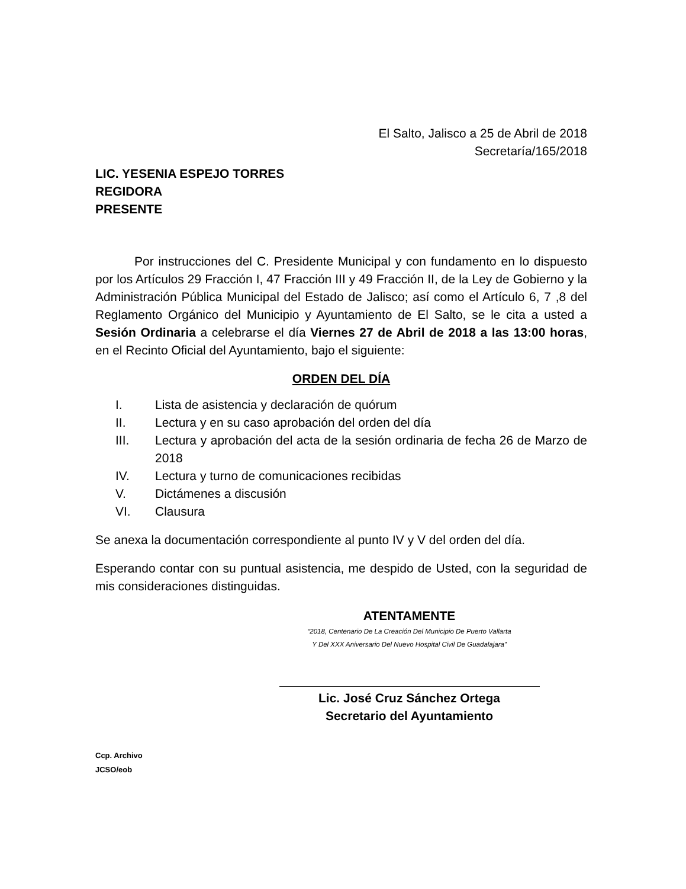El Salto, Jalisco a 25 de Abril de 2018
Secretaría/165/2018
LIC. YESENIA ESPEJO TORRES
REGIDORA
PRESENTE
Por instrucciones del C. Presidente Municipal y con fundamento en lo dispuesto por los Artículos 29 Fracción I, 47 Fracción III y 49 Fracción II, de la Ley de Gobierno y la Administración Pública Municipal del Estado de Jalisco; así como el Artículo 6, 7 ,8 del Reglamento Orgánico del Municipio y Ayuntamiento de El Salto, se le cita a usted a Sesión Ordinaria a celebrarse el día Viernes 27 de Abril de 2018 a las 13:00 horas, en el Recinto Oficial del Ayuntamiento, bajo el siguiente:
ORDEN DEL DÍA
I. Lista de asistencia y declaración de quórum
II. Lectura y en su caso aprobación del orden del día
III. Lectura y aprobación del acta de la sesión ordinaria de fecha 26 de Marzo de 2018
IV. Lectura y turno de comunicaciones recibidas
V. Dictámenes a discusión
VI. Clausura
Se anexa la documentación correspondiente al punto IV y V del orden del día.
Esperando contar con su puntual asistencia, me despido de Usted, con la seguridad de mis consideraciones distinguidas.
ATENTAMENTE
“2018, Centenario De La Creación Del Municipio De Puerto Vallarta
Y Del XXX Aniversario Del Nuevo Hospital Civil De Guadalajara”
Lic. José Cruz Sánchez Ortega
Secretario del Ayuntamiento
Ccp. Archivo
JCSO/eob